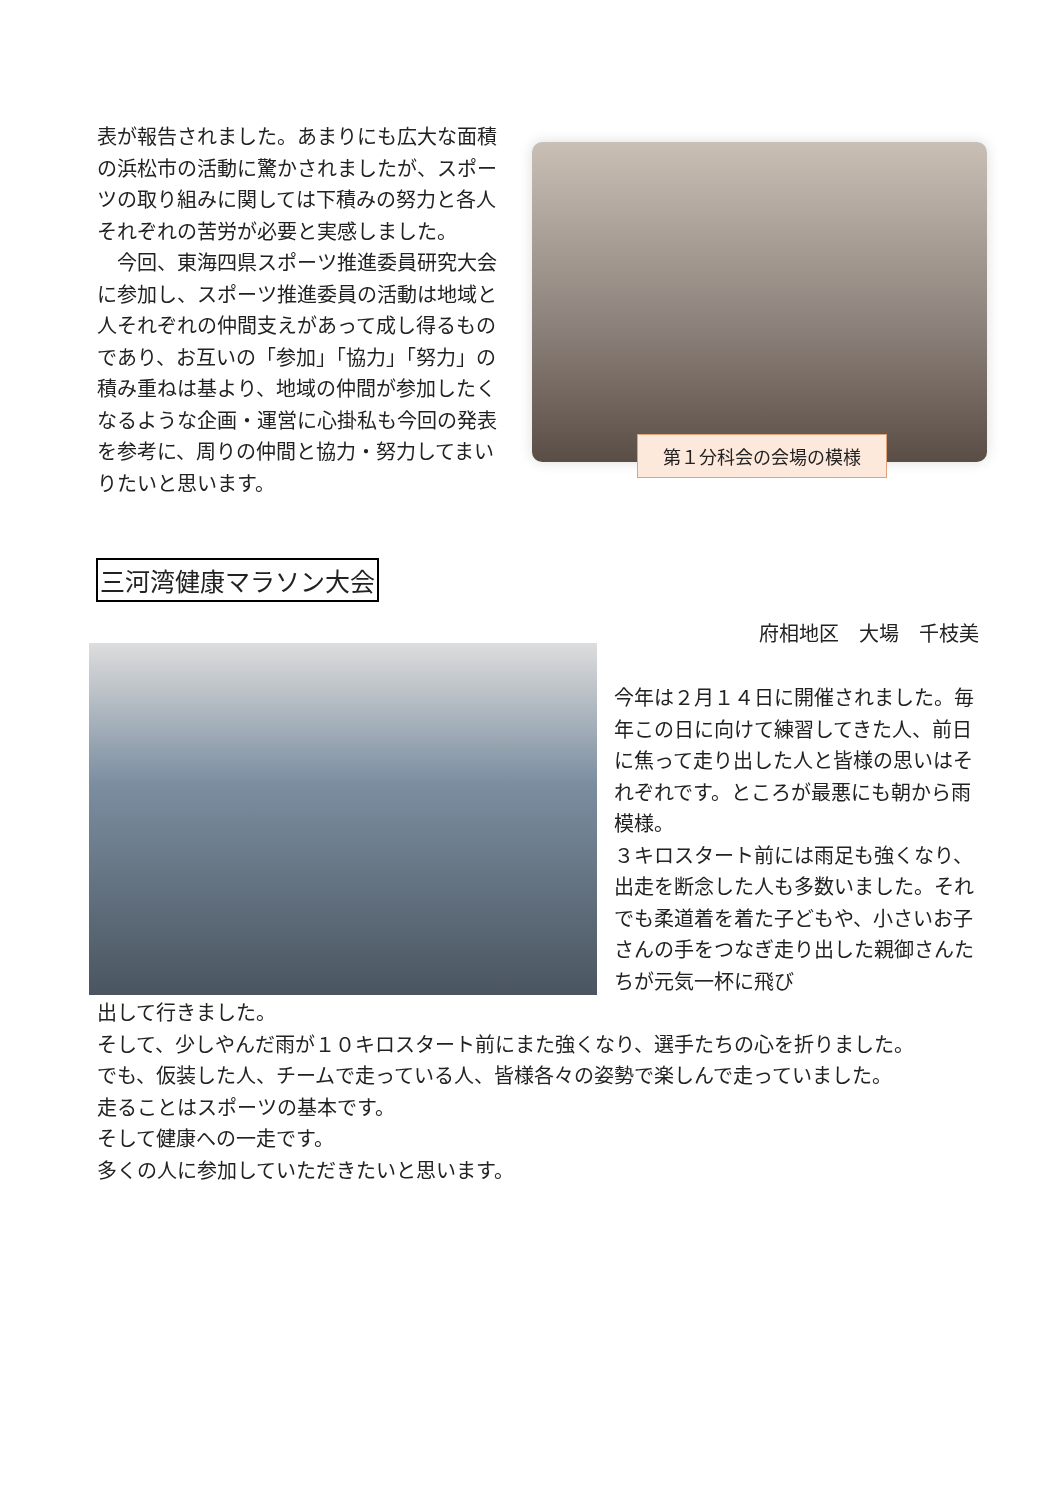表が報告されました。あまりにも広大な面積の浜松市の活動に驚かされましたが、スポーツの取り組みに関しては下積みの努力と各人それぞれの苦労が必要と実感しました。
　今回、東海四県スポーツ推進委員研究大会に参加し、スポーツ推進委員の活動は地域と人それぞれの仲間支えがあって成し得るものであり、お互いの「参加」「協力」「努力」の積み重ねは基より、地域の仲間が参加したくなるような企画・運営に心掛私も今回の発表を参考に、周りの仲間と協力・努力してまいりたいと思います。
第１分科会の会場の模様
三河湾健康マラソン大会
府相地区　大場　千枝美
今年は２月１４日に開催されました。毎年この日に向けて練習してきた人、前日に焦って走り出した人と皆様の思いはそれぞれです。ところが最悪にも朝から雨模様。
３キロスタート前には雨足も強くなり、出走を断念した人も多数いました。それでも柔道着を着た子どもや、小さいお子さんの手をつなぎ走り出した親御さんたちが元気一杯に飛び
出して行きました。
そして、少しやんだ雨が１０キロスタート前にまた強くなり、選手たちの心を折りました。
でも、仮装した人、チームで走っている人、皆様各々の姿勢で楽しんで走っていました。
走ることはスポーツの基本です。
そして健康への一走です。
多くの人に参加していただきたいと思います。